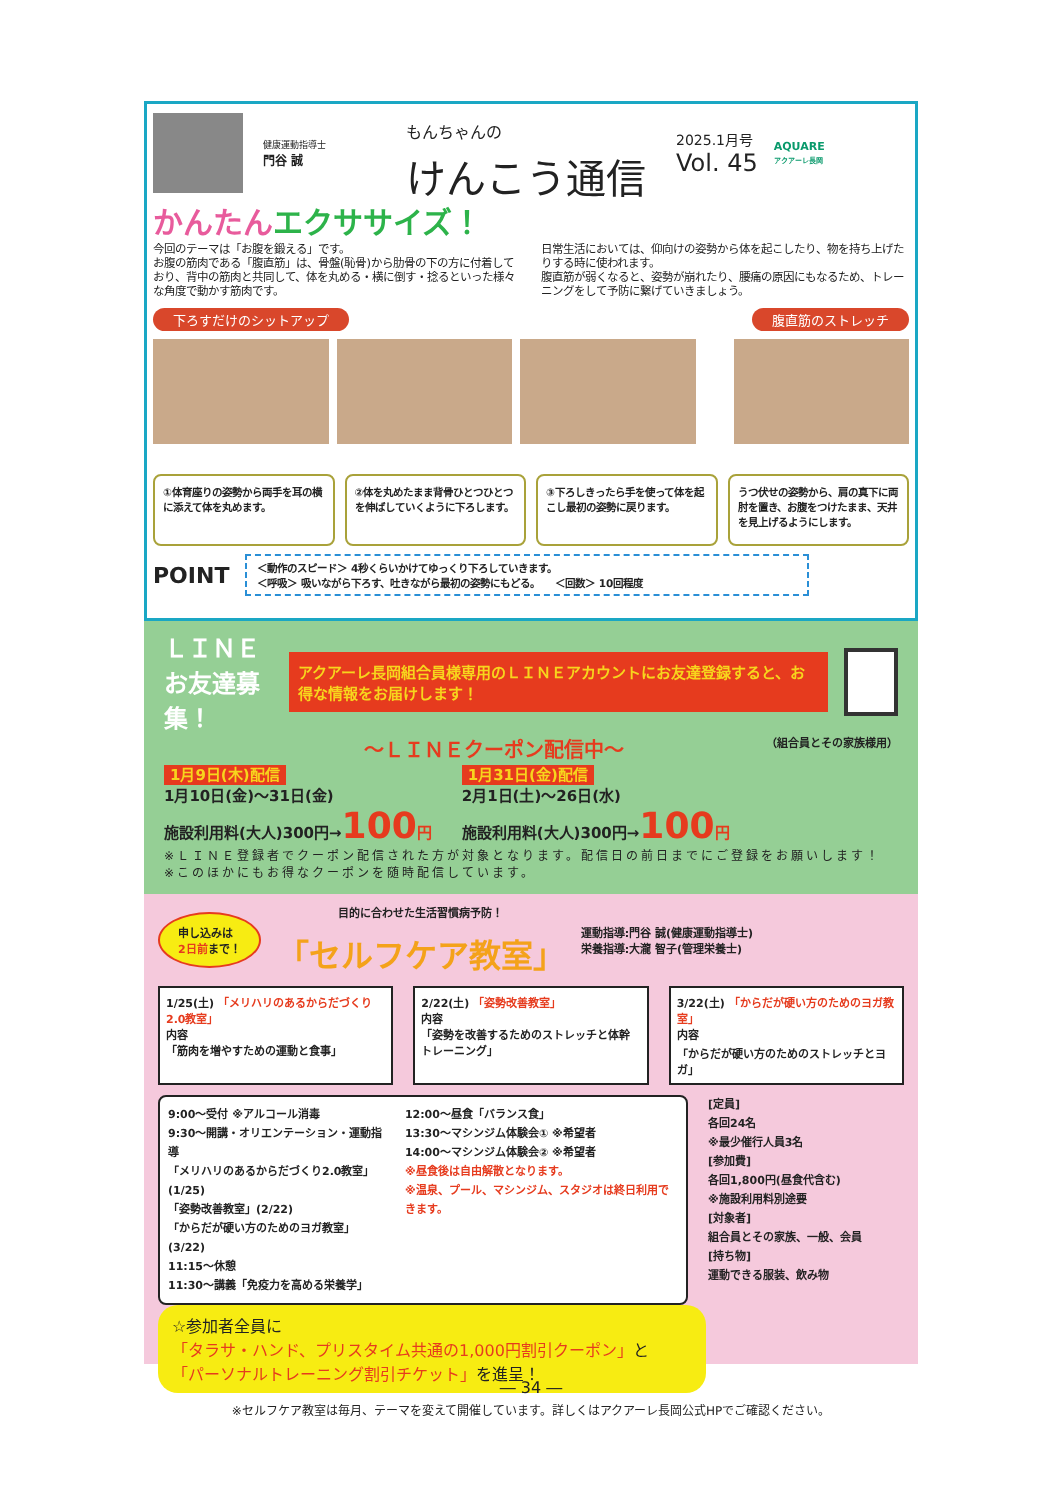健康運動指導士
門谷 誠
もんちゃんの
けんこう通信
2025.1月号
Vol. 45
AQUARE
アクアーレ長岡
かんたんエクササイズ！
今回のテーマは「お腹を鍛える」です。
お腹の筋肉である「腹直筋」は、骨盤(恥骨)から肋骨の下の方に付着しており、背中の筋肉と共同して、体を丸める・横に倒す・捻るといった様々な角度で動かす筋肉です。
日常生活においては、仰向けの姿勢から体を起こしたり、物を持ち上げたりする時に使われます。
腹直筋が弱くなると、姿勢が崩れたり、腰痛の原因にもなるため、トレーニングをして予防に繋げていきましょう。
下ろすだけのシットアップ 腹直筋のストレッチ
①体育座りの姿勢から両手を耳の横に添えて体を丸めます。
②体を丸めたまま背骨ひとつひとつを伸ばしていくように下ろします。
③下ろしきったら手を使って体を起こし最初の姿勢に戻ります。
うつ伏せの姿勢から、肩の真下に両肘を置き、お腹をつけたまま、天井を見上げるようにします。
POINT
＜動作のスピード＞ 4秒くらいかけてゆっくり下ろしていきます。
＜呼吸＞ 吸いながら下ろす、吐きながら最初の姿勢にもどる。　　＜回数＞ 10回程度
ＬＩＮＥ
お友達募集！
アクアーレ長岡組合員様専用のＬＩＮＥアカウントにお友達登録すると、お得な情報をお届けします！
～ＬＩＮＥクーポン配信中～ （組合員とその家族様用）
1月9日(木)配信
1月10日(金)～31日(金)
施設利用料(大人)300円→100 円
1月31日(金)配信
2月1日(土)～26日(水)
施設利用料(大人)300円→100 円
※ＬＩＮＥ登録者でクーポン配信された方が対象となります。配信日の前日までにご登録をお願いします！
※このほかにもお得なクーポンを随時配信しています。
申し込みは
2日前まで！
目的に合わせた生活習慣病予防！
「セルフケア教室」
運動指導:門谷 誠(健康運動指導士)
栄養指導:大瀧 智子(管理栄養士)
1/25(土) 「メリハリのあるからだづくり2.0教室」
内容
「筋肉を増やすための運動と食事」
2/22(土) 「姿勢改善教室」
内容
「姿勢を改善するためのストレッチと体幹トレーニング」
3/22(土) 「からだが硬い方のためのヨガ教室」
内容
「からだが硬い方のためのストレッチとヨガ」
9:00～受付 ※アルコール消毒
9:30～開講・オリエンテーション・運動指導
「メリハリのあるからだづくり2.0教室」(1/25)
「姿勢改善教室」(2/22)
「からだが硬い方のためのヨガ教室」(3/22)
11:15～休憩
11:30～講義「免疫力を高める栄養学」
12:00～昼食「バランス食」
13:30～マシンジム体験会① ※希望者
14:00～マシンジム体験会② ※希望者
※昼食後は自由解散となります。
※温泉、プール、マシンジム、スタジオは終日利用できます。
[定員]
各回24名
※最少催行人員3名
[参加費]
各回1,800円(昼食代含む)
※施設利用料別途要
[対象者]
組合員とその家族、一般、会員
[持ち物]
運動できる服装、飲み物
☆参加者全員に
「タラサ・ハンド、プリスタイム共通の1,000円割引クーポン」と
「パーソナルトレーニング割引チケット」を進呈！
※セルフケア教室は毎月、テーマを変えて開催しています。詳しくはアクアーレ長岡公式HPでご確認ください。
― 34 ―